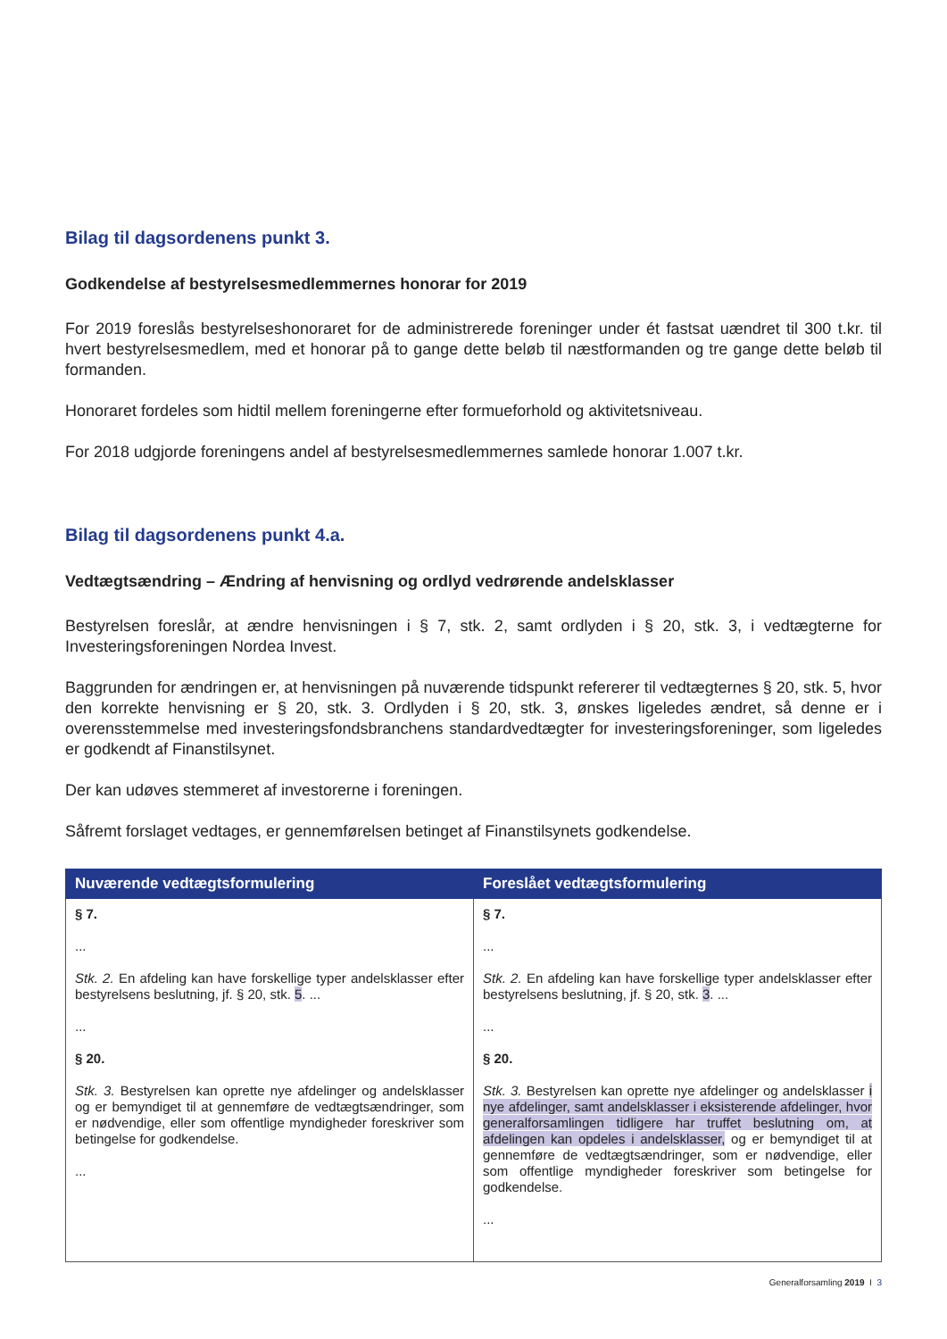Bilag til dagsordenens punkt 3.
Godkendelse af bestyrelsesmedlemmernes honorar for 2019
For 2019 foreslås bestyrelseshonoraret for de administrerede foreninger under ét fastsat uændret til 300 t.kr. til hvert bestyrelsesmedlem, med et honorar på to gange dette beløb til næstformanden og tre gange dette beløb til formanden.
Honoraret fordeles som hidtil mellem foreningerne efter formueforhold og aktivitetsniveau.
For 2018 udgjorde foreningens andel af bestyrelsesmedlemmernes samlede honorar 1.007 t.kr.
Bilag til dagsordenens punkt 4.a.
Vedtægtsændring – Ændring af henvisning og ordlyd vedrørende andelsklasser
Bestyrelsen foreslår, at ændre henvisningen i § 7, stk. 2, samt ordlyden i § 20, stk. 3, i vedtægterne for Investeringsforeningen Nordea Invest.
Baggrunden for ændringen er, at henvisningen på nuværende tidspunkt refererer til vedtægternes § 20, stk. 5, hvor den korrekte henvisning er § 20, stk. 3. Ordlyden i § 20, stk. 3, ønskes ligeledes ændret, så denne er i overensstemmelse med investeringsfondsbranchens standardvedtægter for investeringsforeninger, som ligeledes er godkendt af Finanstilsynet.
Der kan udøves stemmeret af investorerne i foreningen.
Såfremt forslaget vedtages, er gennemførelsen betinget af Finanstilsynets godkendelse.
| Nuværende vedtægtsformulering | Foreslået vedtægtsformulering |
| --- | --- |
| § 7. ... Stk. 2. En afdeling kan have forskellige typer andelsklasser efter bestyrelsens beslutning, jf. § 20, stk. 5 . ... ... § 20. Stk. 3. Bestyrelsen kan oprette nye afdelinger og andelsklasser og er bemyndiget til at gennemføre de vedtægtsændringer, som er nødvendige, eller som offentlige myndigheder foreskriver som betingelse for godkendelse. ... | § 7. ... Stk. 2. En afdeling kan have forskellige typer andelsklasser efter bestyrelsens beslutning, jf. § 20, stk. 3 . ... ... § 20. Stk. 3. Bestyrelsen kan oprette nye afdelinger og andelsklasser i nye afdelinger, samt andelsklasser i eksisterende afdelinger, hvor generalforsamlingen tidligere har truffet beslutning om, at afdelingen kan opdeles i andelsklasser, og er bemyndiget til at gennemføre de vedtægtsændringer, som er nødvendige, eller som offentlige myndigheder foreskriver som betingelse for godkendelse. ... |
Generalforsamling 2019 I 3